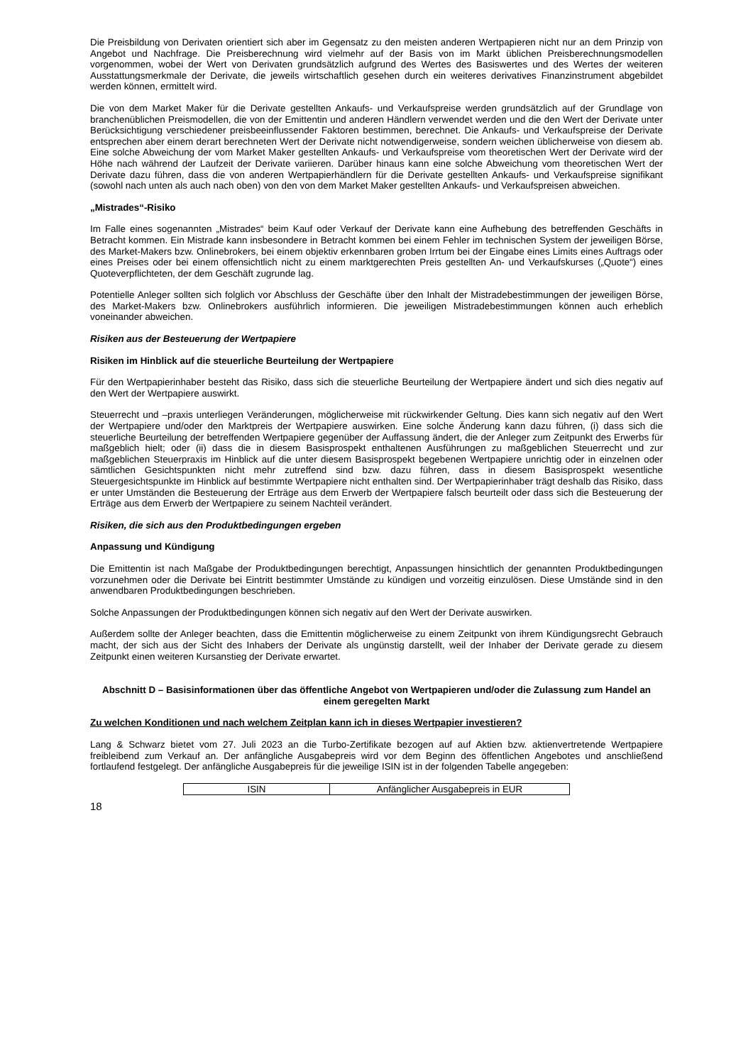Die Preisbildung von Derivaten orientiert sich aber im Gegensatz zu den meisten anderen Wertpapieren nicht nur an dem Prinzip von Angebot und Nachfrage. Die Preisberechnung wird vielmehr auf der Basis von im Markt üblichen Preisberechnungsmodellen vorgenommen, wobei der Wert von Derivaten grundsätzlich aufgrund des Wertes des Basiswertes und des Wertes der weiteren Ausstattungsmerkmale der Derivate, die jeweils wirtschaftlich gesehen durch ein weiteres derivatives Finanzinstrument abgebildet werden können, ermittelt wird.
Die von dem Market Maker für die Derivate gestellten Ankaufs- und Verkaufspreise werden grundsätzlich auf der Grundlage von branchenüblichen Preismodellen, die von der Emittentin und anderen Händlern verwendet werden und die den Wert der Derivate unter Berücksichtigung verschiedener preisbeeinflussender Faktoren bestimmen, berechnet. Die Ankaufs- und Verkaufspreise der Derivate entsprechen aber einem derart berechneten Wert der Derivate nicht notwendigerweise, sondern weichen üblicherweise von diesem ab. Eine solche Abweichung der vom Market Maker gestellten Ankaufs- und Verkaufspreise vom theoretischen Wert der Derivate wird der Höhe nach während der Laufzeit der Derivate variieren. Darüber hinaus kann eine solche Abweichung vom theoretischen Wert der Derivate dazu führen, dass die von anderen Wertpapierhändlern für die Derivate gestellten Ankaufs- und Verkaufspreise signifikant (sowohl nach unten als auch nach oben) von den von dem Market Maker gestellten Ankaufs- und Verkaufspreisen abweichen.
„Mistrades“-Risiko
Im Falle eines sogenannten „Mistrades“ beim Kauf oder Verkauf der Derivate kann eine Aufhebung des betreffenden Geschäfts in Betracht kommen. Ein Mistrade kann insbesondere in Betracht kommen bei einem Fehler im technischen System der jeweiligen Börse, des Market-Makers bzw. Onlinebrokers, bei einem objektiv erkennbaren groben Irrtum bei der Eingabe eines Limits eines Auftrags oder eines Preises oder bei einem offensichtlich nicht zu einem marktgerechten Preis gestellten An- und Verkaufskurses („Quote“) eines Quoteverpflichteten, der dem Geschäft zugrunde lag.
Potentielle Anleger sollten sich folglich vor Abschluss der Geschäfte über den Inhalt der Mistradebestimmungen der jeweiligen Börse, des Market-Makers bzw. Onlinebrokers ausführlich informieren. Die jeweiligen Mistradebestimmungen können auch erheblich voneinander abweichen.
Risiken aus der Besteuerung der Wertpapiere
Risiken im Hinblick auf die steuerliche Beurteilung der Wertpapiere
Für den Wertpapierinhaber besteht das Risiko, dass sich die steuerliche Beurteilung der Wertpapiere ändert und sich dies negativ auf den Wert der Wertpapiere auswirkt.
Steuerrecht und –praxis unterliegen Veränderungen, möglicherweise mit rückwirkender Geltung. Dies kann sich negativ auf den Wert der Wertpapiere und/oder den Marktpreis der Wertpapiere auswirken. Eine solche Änderung kann dazu führen, (i) dass sich die steuerliche Beurteilung der betreffenden Wertpapiere gegenüber der Auffassung ändert, die der Anleger zum Zeitpunkt des Erwerbs für maßgeblich hielt; oder (ii) dass die in diesem Basisprospekt enthaltenen Ausführungen zu maßgeblichen Steuerrecht und zur maßgeblichen Steuerpraxis im Hinblick auf die unter diesem Basisprospekt begebenen Wertpapiere unrichtig oder in einzelnen oder sämtlichen Gesichtspunkten nicht mehr zutreffend sind bzw. dazu führen, dass in diesem Basisprospekt wesentliche Steuergesichtspunkte im Hinblick auf bestimmte Wertpapiere nicht enthalten sind. Der Wertpapierinhaber trägt deshalb das Risiko, dass er unter Umständen die Besteuerung der Erträge aus dem Erwerb der Wertpapiere falsch beurteilt oder dass sich die Besteuerung der Erträge aus dem Erwerb der Wertpapiere zu seinem Nachteil verändert.
Risiken, die sich aus den Produktbedingungen ergeben
Anpassung und Kündigung
Die Emittentin ist nach Maßgabe der Produktbedingungen berechtigt, Anpassungen hinsichtlich der genannten Produktbedingungen vorzunehmen oder die Derivate bei Eintritt bestimmter Umstände zu kündigen und vorzeitig einzulösen. Diese Umstände sind in den anwendbaren Produktbedingungen beschrieben.
Solche Anpassungen der Produktbedingungen können sich negativ auf den Wert der Derivate auswirken.
Außerdem sollte der Anleger beachten, dass die Emittentin möglicherweise zu einem Zeitpunkt von ihrem Kündigungsrecht Gebrauch macht, der sich aus der Sicht des Inhabers der Derivate als ungünstig darstellt, weil der Inhaber der Derivate gerade zu diesem Zeitpunkt einen weiteren Kursanstieg der Derivate erwartet.
Abschnitt D – Basisinformationen über das öffentliche Angebot von Wertpapieren und/oder die Zulassung zum Handel an einem geregelten Markt
Zu welchen Konditionen und nach welchem Zeitplan kann ich in dieses Wertpapier investieren?
Lang & Schwarz bietet vom 27. Juli 2023 an die Turbo-Zertifikate bezogen auf auf Aktien bzw. aktienvertretende Wertpapiere freibleibend zum Verkauf an. Der anfängliche Ausgabepreis wird vor dem Beginn des öffentlichen Angebotes und anschließend fortlaufend festgelegt. Der anfängliche Ausgabepreis für die jeweilige ISIN ist in der folgenden Tabelle angegeben:
| ISIN | Anfänglicher Ausgabepreis in EUR |
18